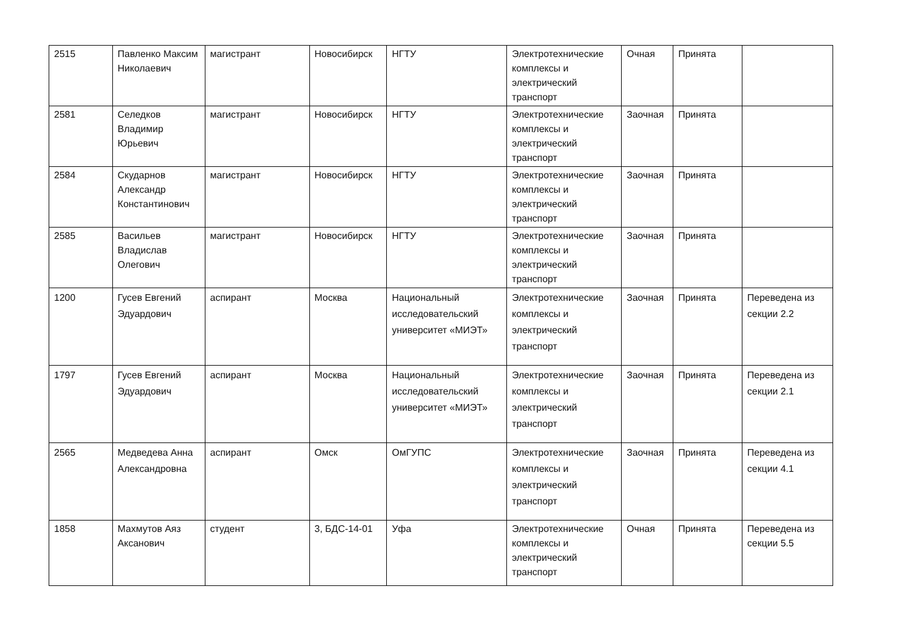| 2515 | Павленко Максим Николаевич | магистрант | Новосибирск | НГТУ | Электротехнические комплексы и электрический транспорт | Очная | Принята | |
| 2581 | Селедков Владимир Юрьевич | магистрант | Новосибирск | НГТУ | Электротехнические комплексы и электрический транспорт | Заочная | Принята | |
| 2584 | Скударнов Александр Константинович | магистрант | Новосибирск | НГТУ | Электротехнические комплексы и электрический транспорт | Заочная | Принята | |
| 2585 | Васильев Владислав Олегович | магистрант | Новосибирск | НГТУ | Электротехнические комплексы и электрический транспорт | Заочная | Принята | |
| 1200 | Гусев Евгений Эдуардович | аспирант | Москва | Национальный исследовательский университет «МИЭТ» | Электротехнические комплексы и электрический транспорт | Заочная | Принята | Переведена из секции 2.2 |
| 1797 | Гусев Евгений Эдуардович | аспирант | Москва | Национальный исследовательский университет «МИЭТ» | Электротехнические комплексы и электрический транспорт | Заочная | Принята | Переведена из секции 2.1 |
| 2565 | Медведева Анна Александровна | аспирант | Омск | ОмГУПС | Электротехнические комплексы и электрический транспорт | Заочная | Принята | Переведена из секции 4.1 |
| 1858 | Махмутов Аяз Аксанович | студент | 3, БДС-14-01 | Уфа | Электротехнические комплексы и электрический транспорт | Очная | Принята | Переведена из секции 5.5 |